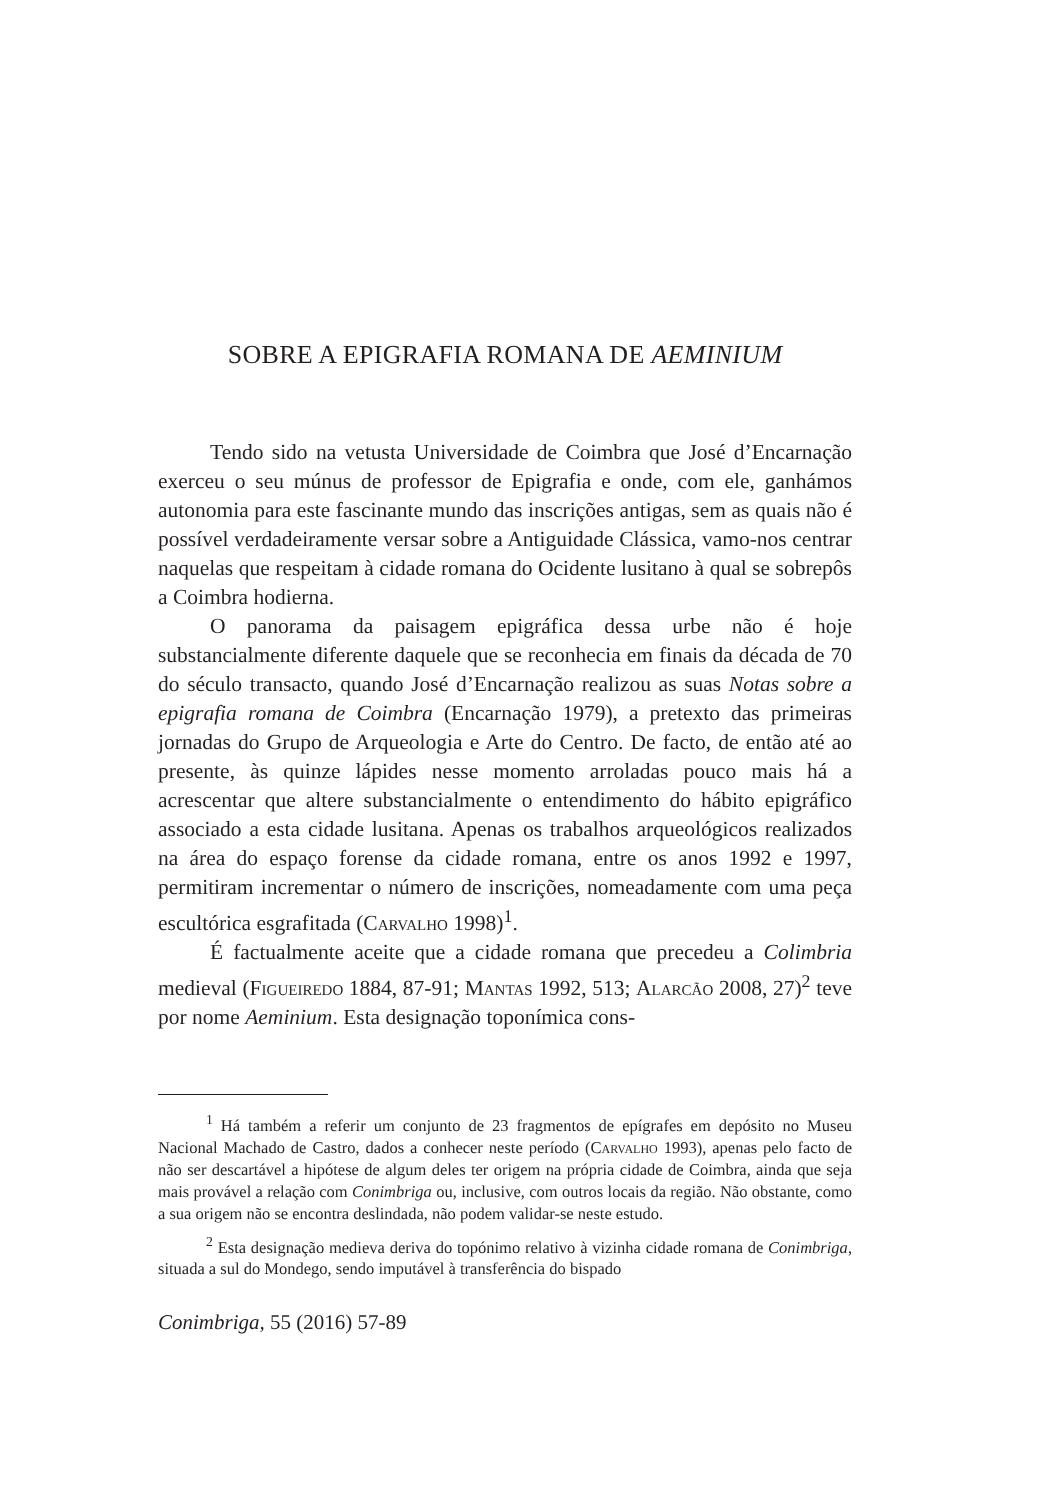SOBRE A EPIGRAFIA ROMANA DE AEMINIUM
Tendo sido na vetusta Universidade de Coimbra que José d’Encarnação exerceu o seu múnus de professor de Epigrafia e onde, com ele, ganhámos autonomia para este fascinante mundo das inscrições antigas, sem as quais não é possível verdadeiramente versar sobre a Antiguidade Clássica, vamo-nos centrar naquelas que respeitam à cidade romana do Ocidente lusitano à qual se sobrepôs a Coimbra hodierna.
O panorama da paisagem epigráfica dessa urbe não é hoje substancialmente diferente daquele que se reconhecia em finais da década de 70 do século transacto, quando José d’Encarnação realizou as suas Notas sobre a epigrafia romana de Coimbra (Encarnação 1979), a pretexto das primeiras jornadas do Grupo de Arqueologia e Arte do Centro. De facto, de então até ao presente, às quinze lápides nesse momento arroladas pouco mais há a acrescentar que altere substancialmente o entendimento do hábito epigráfico associado a esta cidade lusitana. Apenas os trabalhos arqueológicos realizados na área do espaço forense da cidade romana, entre os anos 1992 e 1997, permitiram incrementar o número de inscrições, nomeadamente com uma peça escultórica esgrafitada (Carvalho 1998)<sup>1</sup>.
É factualmente aceite que a cidade romana que precedeu a Colimbria medieval (Figueiredo 1884, 87-91; Mantas 1992, 513; Alarcão 2008, 27)<sup>2</sup> teve por nome Aeminium. Esta designação toponímica cons-
<sup>1</sup> Há também a referir um conjunto de 23 fragmentos de epígrafes em depósito no Museu Nacional Machado de Castro, dados a conhecer neste período (Carvalho 1993), apenas pelo facto de não ser descartável a hipótese de algum deles ter origem na própria cidade de Coimbra, ainda que seja mais provável a relação com Conimbriga ou, inclusive, com outros locais da região. Não obstante, como a sua origem não se encontra deslindada, não podem validar-se neste estudo.
<sup>2</sup> Esta designação medieva deriva do topónimo relativo à vizinha cidade romana de Conimbriga, situada a sul do Mondego, sendo imputável à transferência do bispado
Conimbriga, 55 (2016) 57-89